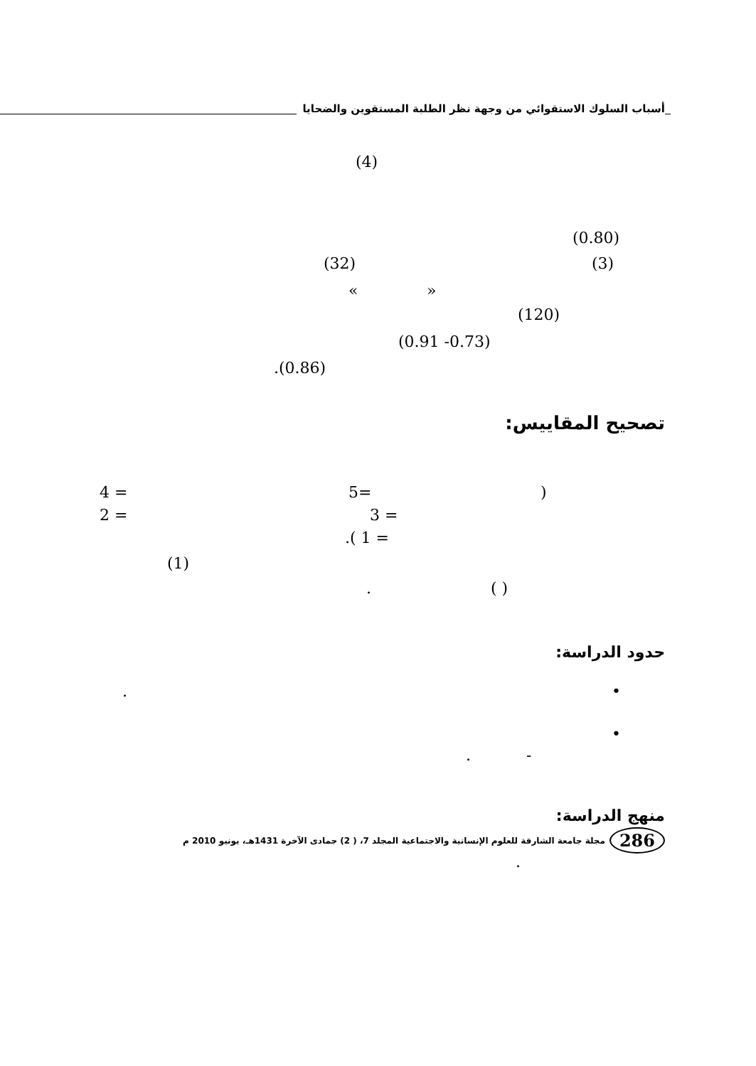أسباب السلوك الاستقوائي من وجهة نظر الطلبة المستقوين والضحايا
(4)
(0.80)
(32) (3)
« »
(120)
(0.91 -0.73)
.(0.86)
تصحيح المقاييس:
4 = 5= )
2 = 3 =
.( 1 =
(1)
. ( )
حدود الدراسة:
•
.
•
. -
منهج الدراسة:
.
286 مجلة جامعة الشارقة للعلوم الإنسانية والاجتماعية المجلد 7، ( 2) جمادى الآخرة 1431هـ، يونيو 2010 م